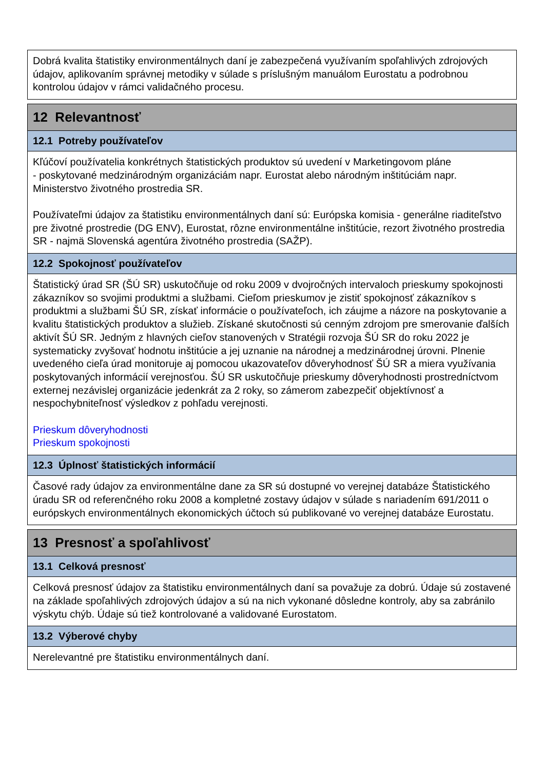Dobrá kvalita štatistiky environmentálnych daní je zabezpečená využívaním spoľahlivých zdrojových údajov, aplikovaním správnej metodiky v súlade s príslušným manuálom Eurostatu a podrobnou kontrolou údajov v rámci validačného procesu.
12 Relevantnosť
12.1 Potreby používateľov
Kľúčoví používatelia konkrétnych štatistických produktov sú uvedení v Marketingovom pláne
- poskytované medzinárodným organizáciám napr. Eurostat alebo národným inštitúciám napr. Ministerstvo životného prostredia SR.
Používateľmi údajov za štatistiku environmentálnych daní sú: Európska komisia - generálne riaditeľstvo pre životné prostredie (DG ENV), Eurostat, rôzne environmentálne inštitúcie, rezort životného prostredia SR - najmä Slovenská agentúra životného prostredia (SAŽP).
12.2 Spokojnosť používateľov
Štatistický úrad SR (ŠÚ SR) uskutočňuje od roku 2009 v dvojročných intervaloch prieskumy spokojnosti zákazníkov so svojimi produktmi a službami. Cieľom prieskumov je zistiť spokojnosť zákazníkov s produktmi a službami ŠÚ SR, získať informácie o používateľoch, ich záujme a názore na poskytovanie a kvalitu štatistických produktov a služieb. Získané skutočnosti sú cenným zdrojom pre smerovanie ďalších aktivít ŠÚ SR. Jedným z hlavných cieľov stanovených v Stratégii rozvoja ŠÚ SR do roku 2022 je systematicky zvyšovať hodnotu inštitúcie a jej uznanie na národnej a medzinárodnej úrovni. Plnenie uvedeného cieľa úrad monitoruje aj pomocou ukazovateľov dôveryhodnosť ŠÚ SR a miera využívania poskytovaných informácií verejnosťou. ŠÚ SR uskutočňuje prieskumy dôveryhodnosti prostredníctvom externej nezávislej organizácie jedenkrát za 2 roky, so zámerom zabezpečiť objektívnosť a nespochybniteľnosť výsledkov z pohľadu verejnosti.
Prieskum dôveryhodnosti
Prieskum spokojnosti
12.3 Úplnosť štatistických informácií
Časové rady údajov za environmentálne dane za SR sú dostupné vo verejnej databáze Štatistického úradu SR od referenčného roku 2008 a kompletné zostavy údajov v súlade s nariadením 691/2011 o európskych environmentálnych ekonomických účtoch sú publikované vo verejnej databáze Eurostatu.
13 Presnosť a spoľahlivosť
13.1 Celková presnosť
Celková presnosť údajov za štatistiku environmentálnych daní sa považuje za dobrú. Údaje sú zostavené na základe spoľahlivých zdrojových údajov a sú na nich vykonané dôsledne kontroly, aby sa zabránilo výskytu chýb. Údaje sú tiež kontrolované a validované Eurostatom.
13.2 Výberové chyby
Nerelevantné pre štatistiku environmentálnych daní.